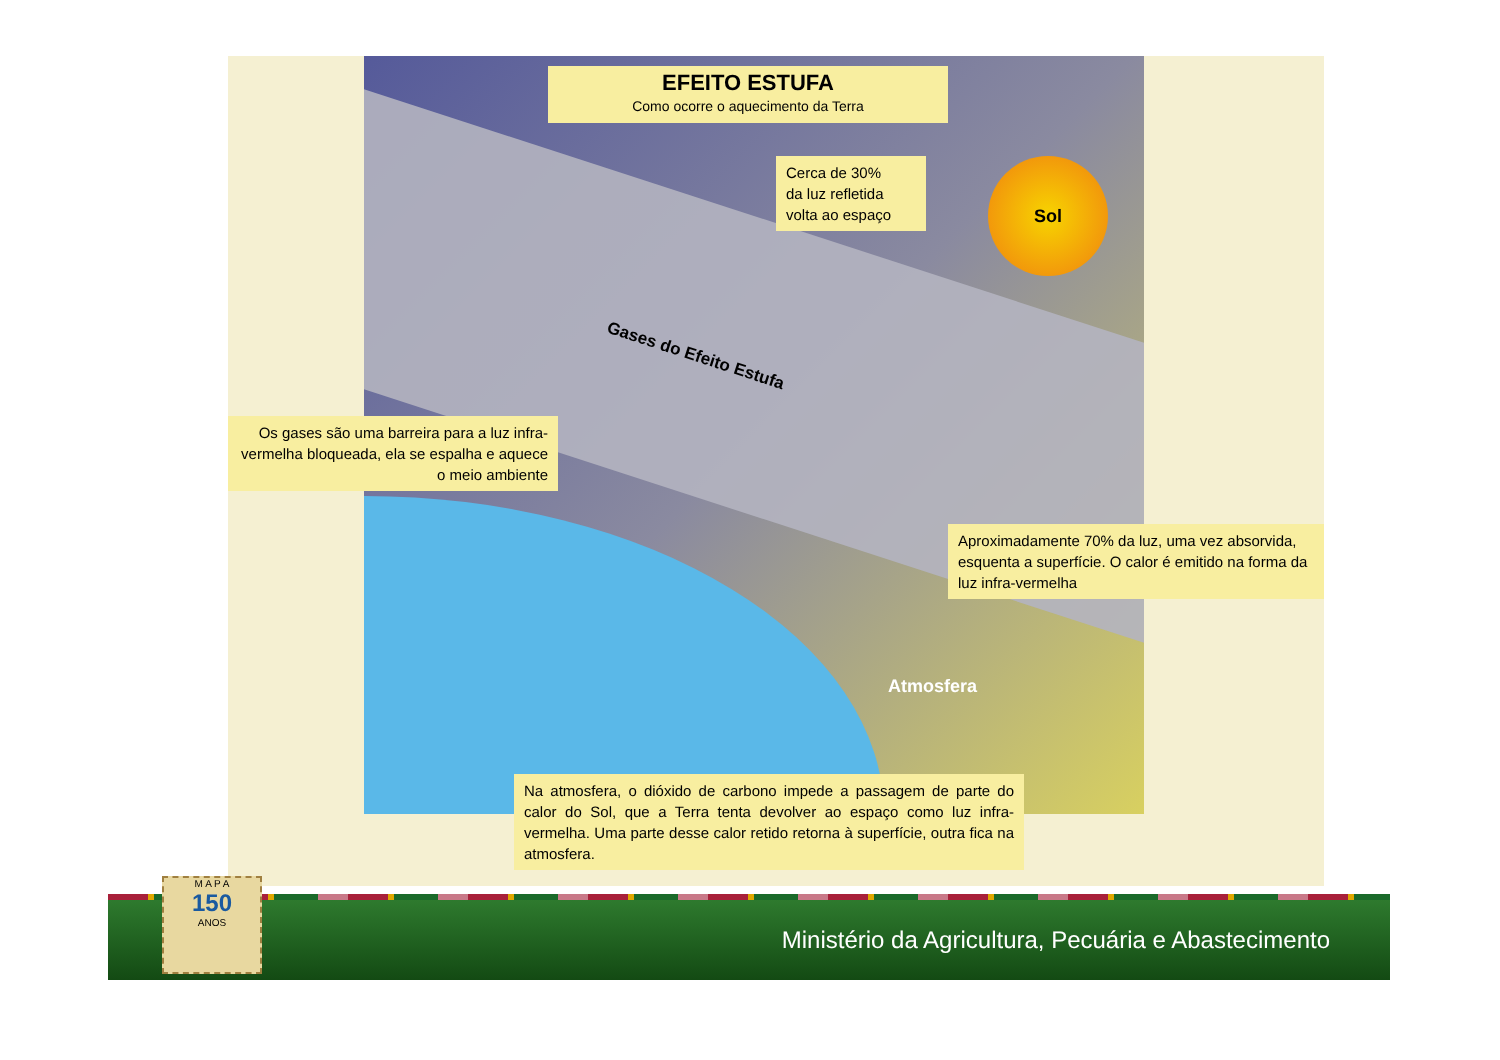EFEITO ESTUFA
Como ocorre o aquecimento da Terra
Cerca de 30%
da luz refletida
volta ao espaço
Sol
Gases do Efeito Estufa
Os gases são uma barreira para a luz infra-vermelha bloqueada, ela se espalha e aquece o meio ambiente
Aproximadamente 70% da luz, uma vez absorvida, esquenta a superfície. O calor é emitido na forma da luz infra-vermelha
Atmosfera
Na atmosfera, o dióxido de carbono impede a passagem de parte do calor do Sol, que a Terra tenta devolver ao espaço como luz infra-vermelha. Uma parte desse calor retido retorna à superfície, outra fica na atmosfera.
Ministério da Agricultura, Pecuária e Abastecimento
M A P A
150
ANOS